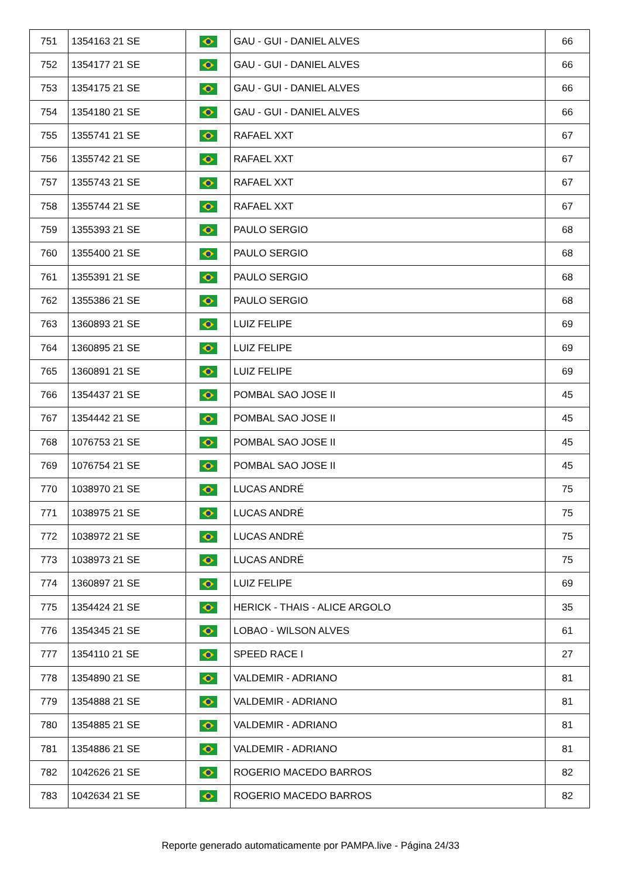| 751 | 1354163 21 SE | | GAU - GUI - DANIEL ALVES | 66 |
| 752 | 1354177 21 SE | | GAU - GUI - DANIEL ALVES | 66 |
| 753 | 1354175 21 SE | | GAU - GUI - DANIEL ALVES | 66 |
| 754 | 1354180 21 SE | | GAU - GUI - DANIEL ALVES | 66 |
| 755 | 1355741 21 SE | | RAFAEL XXT | 67 |
| 756 | 1355742 21 SE | | RAFAEL XXT | 67 |
| 757 | 1355743 21 SE | | RAFAEL XXT | 67 |
| 758 | 1355744 21 SE | | RAFAEL XXT | 67 |
| 759 | 1355393 21 SE | | PAULO SERGIO | 68 |
| 760 | 1355400 21 SE | | PAULO SERGIO | 68 |
| 761 | 1355391 21 SE | | PAULO SERGIO | 68 |
| 762 | 1355386 21 SE | | PAULO SERGIO | 68 |
| 763 | 1360893 21 SE | | LUIZ FELIPE | 69 |
| 764 | 1360895 21 SE | | LUIZ FELIPE | 69 |
| 765 | 1360891 21 SE | | LUIZ FELIPE | 69 |
| 766 | 1354437 21 SE | | POMBAL SAO JOSE II | 45 |
| 767 | 1354442 21 SE | | POMBAL SAO JOSE II | 45 |
| 768 | 1076753 21 SE | | POMBAL SAO JOSE II | 45 |
| 769 | 1076754 21 SE | | POMBAL SAO JOSE II | 45 |
| 770 | 1038970 21 SE | | LUCAS ANDRÉ | 75 |
| 771 | 1038975 21 SE | | LUCAS ANDRÉ | 75 |
| 772 | 1038972 21 SE | | LUCAS ANDRÉ | 75 |
| 773 | 1038973 21 SE | | LUCAS ANDRÉ | 75 |
| 774 | 1360897 21 SE | | LUIZ FELIPE | 69 |
| 775 | 1354424 21 SE | | HERICK - THAIS - ALICE ARGOLO | 35 |
| 776 | 1354345 21 SE | | LOBAO - WILSON ALVES | 61 |
| 777 | 1354110 21 SE | | SPEED RACE I | 27 |
| 778 | 1354890 21 SE | | VALDEMIR - ADRIANO | 81 |
| 779 | 1354888 21 SE | | VALDEMIR - ADRIANO | 81 |
| 780 | 1354885 21 SE | | VALDEMIR - ADRIANO | 81 |
| 781 | 1354886 21 SE | | VALDEMIR - ADRIANO | 81 |
| 782 | 1042626 21 SE | | ROGERIO MACEDO BARROS | 82 |
| 783 | 1042634 21 SE | | ROGERIO MACEDO BARROS | 82 |
Reporte generado automaticamente por PAMPA.live - Página 24/33